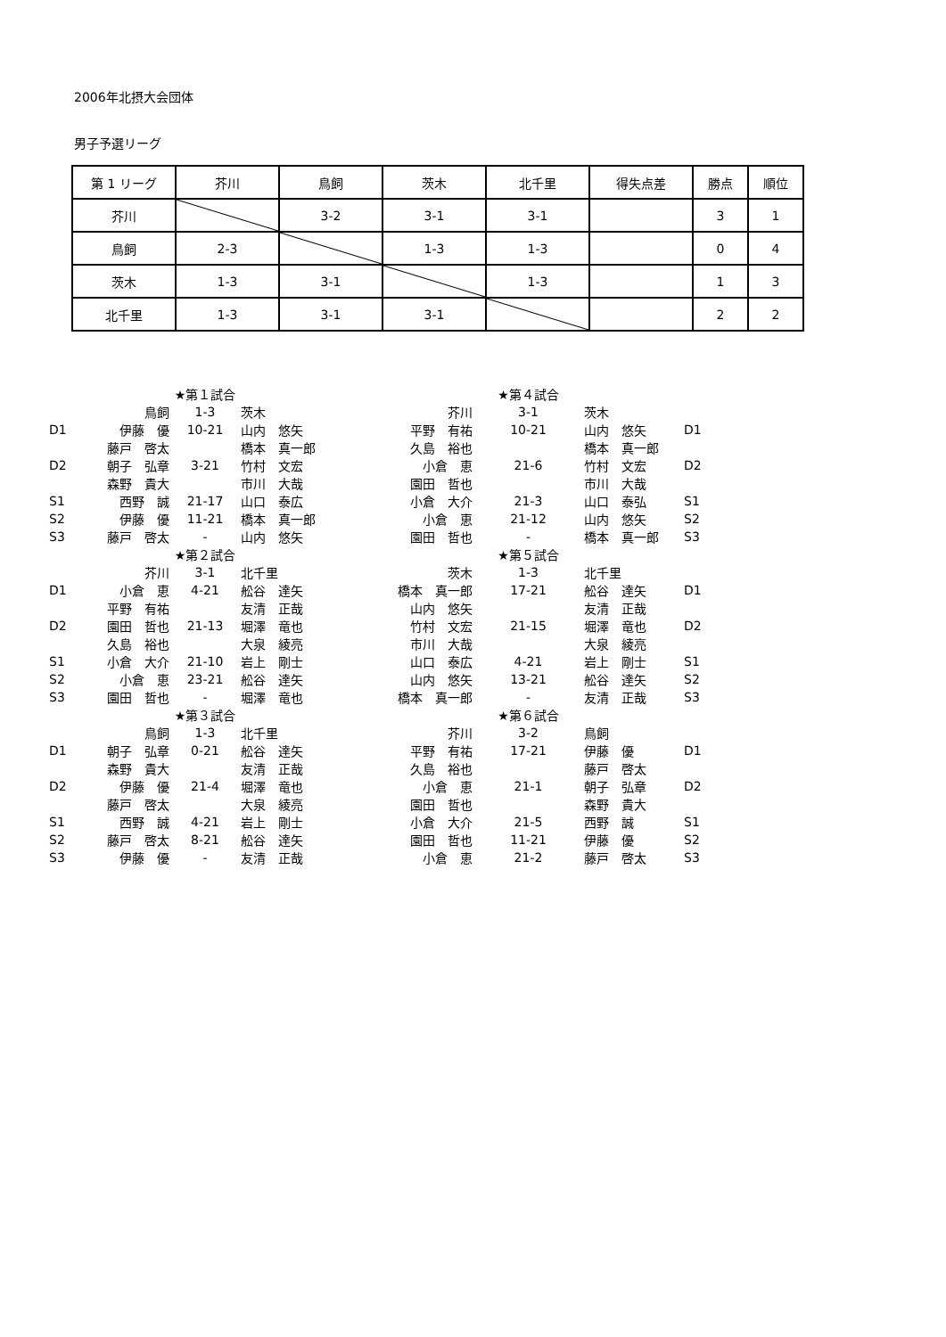2006年北摂大会団体
男子予選リーグ
| 第 1 リーグ | 芥川 | 鳥飼 | 茨木 | 北千里 | 得失点差 | 勝点 | 順位 |
| --- | --- | --- | --- | --- | --- | --- | --- |
| 芥川 | | 3-2 | 3-1 | 3-1 | | 3 | 1 |
| 鳥飼 | 2-3 | | 1-3 | 1-3 | | 0 | 4 |
| 茨木 | 1-3 | 3-1 | | 1-3 | | 1 | 3 |
| 北千里 | 1-3 | 3-1 | 3-1 | | | 2 | 2 |
| | | ★第１試合 | | | ★第４試合 | | |
| | 鳥飼 | 1-3 | 茨木 | 芥川 | 3-1 | 茨木 | |
| D1 | 伊藤 優 | 10-21 | 山内 悠矢 | 平野 有祐 | 10-21 | 山内 悠矢 | D1 |
| | 藤戸 啓太 | | 橋本 真一郎 | 久島 裕也 | | 橋本 真一郎 | |
| D2 | 朝子 弘章 | 3-21 | 竹村 文宏 | 小倉 恵 | 21-6 | 竹村 文宏 | D2 |
| | 森野 貴大 | | 市川 大哉 | 園田 哲也 | | 市川 大哉 | |
| S1 | 西野 誠 | 21-17 | 山口 泰広 | 小倉 大介 | 21-3 | 山口 泰弘 | S1 |
| S2 | 伊藤 優 | 11-21 | 橋本 真一郎 | 小倉 恵 | 21-12 | 山内 悠矢 | S2 |
| S3 | 藤戸 啓太 | - | 山内 悠矢 | 園田 哲也 | - | 橋本 真一郎 | S3 |
| | | ★第２試合 | | | ★第５試合 | | |
| | 芥川 | 3-1 | 北千里 | 茨木 | 1-3 | 北千里 | |
| D1 | 小倉 恵 | 4-21 | 舩谷 達矢 | 橋本 真一郎 | 17-21 | 舩谷 達矢 | D1 |
| | 平野 有祐 | | 友清 正哉 | 山内 悠矢 | | 友清 正哉 | |
| D2 | 園田 哲也 | 21-13 | 堀澤 竜也 | 竹村 文宏 | 21-15 | 堀澤 竜也 | D2 |
| | 久島 裕也 | | 大泉 綾亮 | 市川 大哉 | | 大泉 綾亮 | |
| S1 | 小倉 大介 | 21-10 | 岩上 剛士 | 山口 泰広 | 4-21 | 岩上 剛士 | S1 |
| S2 | 小倉 恵 | 23-21 | 舩谷 達矢 | 山内 悠矢 | 13-21 | 舩谷 達矢 | S2 |
| S3 | 園田 哲也 | - | 堀澤 竜也 | 橋本 真一郎 | - | 友清 正哉 | S3 |
| | | ★第３試合 | | | ★第６試合 | | |
| | 鳥飼 | 1-3 | 北千里 | 芥川 | 3-2 | 鳥飼 | |
| D1 | 朝子 弘章 | 0-21 | 舩谷 達矢 | 平野 有祐 | 17-21 | 伊藤 優 | D1 |
| | 森野 貴大 | | 友清 正哉 | 久島 裕也 | | 藤戸 啓太 | |
| D2 | 伊藤 優 | 21-4 | 堀澤 竜也 | 小倉 恵 | 21-1 | 朝子 弘章 | D2 |
| | 藤戸 啓太 | | 大泉 綾亮 | 園田 哲也 | | 森野 貴大 | |
| S1 | 西野 誠 | 4-21 | 岩上 剛士 | 小倉 大介 | 21-5 | 西野 誠 | S1 |
| S2 | 藤戸 啓太 | 8-21 | 舩谷 達矢 | 園田 哲也 | 11-21 | 伊藤 優 | S2 |
| S3 | 伊藤 優 | - | 友清 正哉 | 小倉 恵 | 21-2 | 藤戸 啓太 | S3 |